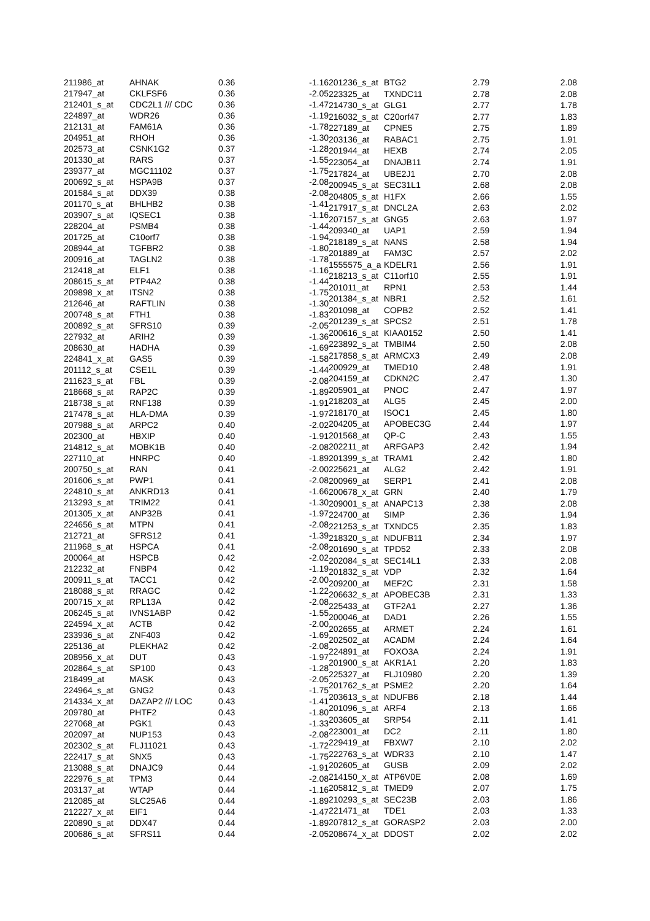| 211986_at | AHNAK | 0.36 | -1.16 |
| 217947_at | CKLFSF6 | 0.36 | -2.05 |
| 212401_s_at | CDC2L1 /// CDC | 0.36 | -1.47 |
| 224897_at | WDR26 | 0.36 | -1.19 |
| 212131_at | FAM61A | 0.36 | -1.78 |
| 204951_at | RHOH | 0.36 | -1.30 |
| 202573_at | CSNK1G2 | 0.37 | -1.28 |
| 201330_at | RARS | 0.37 | -1.55 |
| 239377_at | MGC11102 | 0.37 | -1.75 |
| 200692_s_at | HSPA9B | 0.37 | -2.08 |
| 201584_s_at | DDX39 | 0.38 | -2.08 |
| 201170_s_at | BHLHB2 | 0.38 | -1.41 |
| 203907_s_at | IQSEC1 | 0.38 | -1.16 |
| 228204_at | PSMB4 | 0.38 | -1.44 |
| 201725_at | C10orf7 | 0.38 | -1.94 |
| 208944_at | TGFBR2 | 0.38 | -1.80 |
| 200916_at | TAGLN2 | 0.38 | -1.78 |
| 212418_at | ELF1 | 0.38 | -1.16 |
| 208615_s_at | PTP4A2 | 0.38 | -1.44 |
| 209898_x_at | ITSN2 | 0.38 | -1.75 |
| 212646_at | RAFTLIN | 0.38 | -1.30 |
| 200748_s_at | FTH1 | 0.38 | -1.83 |
| 200892_s_at | SFRS10 | 0.39 | -2.05 |
| 227932_at | ARIH2 | 0.39 | -1.36 |
| 208630_at | HADHA | 0.39 | -1.69 |
| 224841_x_at | GAS5 | 0.39 | -1.58 |
| 201112_s_at | CSE1L | 0.39 | -1.44 |
| 211623_s_at | FBL | 0.39 | -2.08 |
| 218668_s_at | RAP2C | 0.39 | -1.89 |
| 218738_s_at | RNF138 | 0.39 | -1.91 |
| 217478_s_at | HLA-DMA | 0.39 | -1.97 |
| 207988_s_at | ARPC2 | 0.40 | -2.02 |
| 202300_at | HBXIP | 0.40 | -1.91 |
| 214812_s_at | MOBK1B | 0.40 | -2.08 |
| 227110_at | HNRPC | 0.40 | -1.89 |
| 200750_s_at | RAN | 0.41 | -2.00 |
| 201606_s_at | PWP1 | 0.41 | -2.08 |
| 224810_s_at | ANKRD13 | 0.41 | -1.66 |
| 213293_s_at | TRIM22 | 0.41 | -1.30 |
| 201305_x_at | ANP32B | 0.41 | -1.97 |
| 224656_s_at | MTPN | 0.41 | -2.08 |
| 212721_at | SFRS12 | 0.41 | -1.39 |
| 211968_s_at | HSPCA | 0.41 | -2.08 |
| 200064_at | HSPCB | 0.42 | -2.02 |
| 212232_at | FNBP4 | 0.42 | -1.19 |
| 200911_s_at | TACC1 | 0.42 | -2.00 |
| 218088_s_at | RRAGC | 0.42 | -1.22 |
| 200715_x_at | RPL13A | 0.42 | -2.08 |
| 206245_s_at | IVNS1ABP | 0.42 | -1.55 |
| 224594_x_at | ACTB | 0.42 | -2.00 |
| 233936_s_at | ZNF403 | 0.42 | -1.69 |
| 225136_at | PLEKHA2 | 0.42 | -2.08 |
| 208956_x_at | DUT | 0.43 | -1.97 |
| 202864_s_at | SP100 | 0.43 | -1.28 |
| 218499_at | MASK | 0.43 | -2.05 |
| 224964_s_at | GNG2 | 0.43 | -1.75 |
| 214334_x_at | DAZAP2 /// LOC | 0.43 | -1.41 |
| 209780_at | PHTF2 | 0.43 | -1.80 |
| 227068_at | PGK1 | 0.43 | -1.33 |
| 202097_at | NUP153 | 0.43 | -2.08 |
| 202302_s_at | FLJ11021 | 0.43 | -1.72 |
| 222417_s_at | SNX5 | 0.43 | -1.75 |
| 213088_s_at | DNAJC9 | 0.44 | -1.91 |
| 222976_s_at | TPM3 | 0.44 | -2.08 |
| 203137_at | WTAP | 0.44 | -1.16 |
| 212085_at | SLC25A6 | 0.44 | -1.89 |
| 212227_x_at | EIF1 | 0.44 | -1.47 |
| 220890_s_at | DDX47 | 0.44 | -1.89 |
| 200686_s_at | SFRS11 | 0.44 | -2.05 |
| 201236_s_at | BTG2 | 2.79 | 2.08 |
| 223325_at | TXNDC11 | 2.78 | 2.08 |
| 214730_s_at | GLG1 | 2.77 | 1.78 |
| 216032_s_at | C20orf47 | 2.77 | 1.83 |
| 227189_at | CPNE5 | 2.75 | 1.89 |
| 203136_at | RABAC1 | 2.75 | 1.91 |
| 201944_at | HEXB | 2.74 | 2.05 |
| 223054_at | DNAJB11 | 2.74 | 1.91 |
| 217824_at | UBE2J1 | 2.70 | 2.08 |
| 200945_s_at | SEC31L1 | 2.68 | 2.08 |
| 204805_s_at | H1FX | 2.66 | 1.55 |
| 217917_s_at | DNCL2A | 2.63 | 2.02 |
| 207157_s_at | GNG5 | 2.63 | 1.97 |
| 209340_at | UAP1 | 2.59 | 1.94 |
| 218189_s_at | NANS | 2.58 | 1.94 |
| 201889_at | FAM3C | 2.57 | 2.02 |
| 1555575_a_a | KDELR1 | 2.56 | 1.91 |
| 218213_s_at | C11orf10 | 2.55 | 1.91 |
| 201011_at | RPN1 | 2.53 | 1.44 |
| 201384_s_at | NBR1 | 2.52 | 1.61 |
| 201098_at | COPB2 | 2.52 | 1.41 |
| 201239_s_at | SPCS2 | 2.51 | 1.78 |
| 200616_s_at | KIAA0152 | 2.50 | 1.41 |
| 223892_s_at | TMBIM4 | 2.50 | 2.08 |
| 217858_s_at | ARMCX3 | 2.49 | 2.08 |
| 200929_at | TMED10 | 2.48 | 1.91 |
| 204159_at | CDKN2C | 2.47 | 1.30 |
| 205901_at | PNOC | 2.47 | 1.97 |
| 218203_at | ALG5 | 2.45 | 2.00 |
| 218170_at | ISOC1 | 2.45 | 1.80 |
| 204205_at | APOBEC3G | 2.44 | 1.97 |
| 201568_at | QP-C | 2.43 | 1.55 |
| 202211_at | ARFGAP3 | 2.42 | 1.94 |
| 201399_s_at | TRAM1 | 2.42 | 1.80 |
| 225621_at | ALG2 | 2.42 | 1.91 |
| 200969_at | SERP1 | 2.41 | 2.08 |
| 200678_x_at | GRN | 2.40 | 1.79 |
| 209001_s_at | ANAPC13 | 2.38 | 2.08 |
| 224700_at | SIMP | 2.36 | 1.94 |
| 221253_s_at | TXNDC5 | 2.35 | 1.83 |
| 218320_s_at | NDUFB11 | 2.34 | 1.97 |
| 201690_s_at | TPD52 | 2.33 | 2.08 |
| 202084_s_at | SEC14L1 | 2.33 | 2.08 |
| 201832_s_at | VDP | 2.32 | 1.64 |
| 209200_at | MEF2C | 2.31 | 1.58 |
| 206632_s_at | APOBEC3B | 2.31 | 1.33 |
| 225433_at | GTF2A1 | 2.27 | 1.36 |
| 200046_at | DAD1 | 2.26 | 1.55 |
| 202655_at | ARMET | 2.24 | 1.61 |
| 202502_at | ACADM | 2.24 | 1.64 |
| 224891_at | FOXO3A | 2.24 | 1.91 |
| 201900_s_at | AKR1A1 | 2.20 | 1.83 |
| 225327_at | FLJ10980 | 2.20 | 1.39 |
| 201762_s_at | PSME2 | 2.20 | 1.64 |
| 203613_s_at | NDUFB6 | 2.18 | 1.44 |
| 201096_s_at | ARF4 | 2.13 | 1.66 |
| 203605_at | SRP54 | 2.11 | 1.41 |
| 223001_at | DC2 | 2.11 | 1.80 |
| 229419_at | FBXW7 | 2.10 | 2.02 |
| 222763_s_at | WDR33 | 2.10 | 1.47 |
| 202605_at | GUSB | 2.09 | 2.02 |
| 214150_x_at | ATP6V0E | 2.08 | 1.69 |
| 205812_s_at | TMED9 | 2.07 | 1.75 |
| 210293_s_at | SEC23B | 2.03 | 1.86 |
| 221471_at | TDE1 | 2.03 | 1.33 |
| 207812_s_at | GORASP2 | 2.03 | 2.00 |
| 208674_x_at | DDOST | 2.02 | 2.02 |